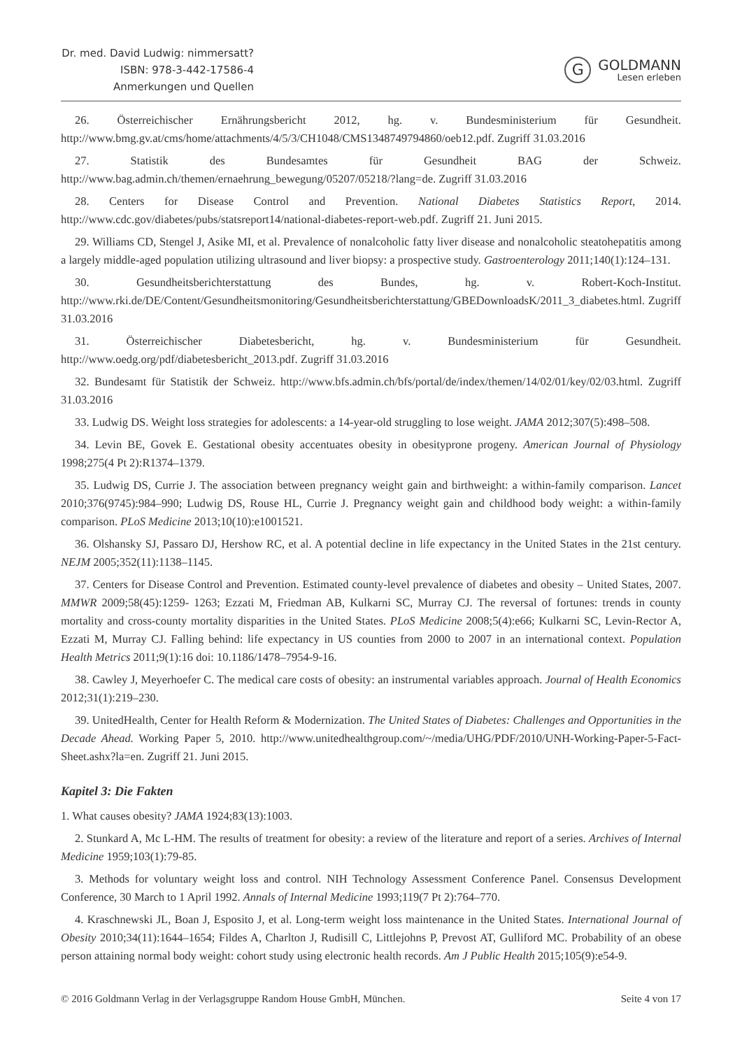Dr. med. David Ludwig: nimmersatt?
ISBN: 978-3-442-17586-4
Anmerkungen und Quellen
G
GOLDMANN
Lesen erleben
26. Österreichischer Ernährungsbericht 2012, hg. v. Bundesministerium für Gesundheit. http://www.bmg.gv.at/cms/home/attachments/4/5/3/CH1048/CMS1348749794860/oeb12.pdf. Zugriff 31.03.2016
27. Statistik des Bundesamtes für Gesundheit BAG der Schweiz. http://www.bag.admin.ch/themen/ernaehrung_bewegung/05207/05218/?lang=de. Zugriff 31.03.2016
28. Centers for Disease Control and Prevention. National Diabetes Statistics Report, 2014. http://www.cdc.gov/diabetes/pubs/statsreport14/national-diabetes-report-web.pdf. Zugriff 21. Juni 2015.
29. Williams CD, Stengel J, Asike MI, et al. Prevalence of nonalcoholic fatty liver disease and nonalcoholic steatohepatitis among a largely middle-aged population utilizing ultrasound and liver biopsy: a prospective study. Gastroenterology 2011;140(1):124–131.
30. Gesundheitsberichterstattung des Bundes, hg. v. Robert-Koch-Institut. http://www.rki.de/DE/Content/Gesundheitsmonitoring/Gesundheitsberichterstattung/GBEDownloadsK/2011_3_diabetes.html. Zugriff 31.03.2016
31. Österreichischer Diabetesbericht, hg. v. Bundesministerium für Gesundheit. http://www.oedg.org/pdf/diabetesbericht_2013.pdf. Zugriff 31.03.2016
32. Bundesamt für Statistik der Schweiz. http://www.bfs.admin.ch/bfs/portal/de/index/themen/14/02/01/key/02/03.html. Zugriff 31.03.2016
33. Ludwig DS. Weight loss strategies for adolescents: a 14-year-old struggling to lose weight. JAMA 2012;307(5):498–508.
34. Levin BE, Govek E. Gestational obesity accentuates obesity in obesityprone progeny. American Journal of Physiology 1998;275(4 Pt 2):R1374–1379.
35. Ludwig DS, Currie J. The association between pregnancy weight gain and birthweight: a within-family comparison. Lancet 2010;376(9745):984–990; Ludwig DS, Rouse HL, Currie J. Pregnancy weight gain and childhood body weight: a within-family comparison. PLoS Medicine 2013;10(10):e1001521.
36. Olshansky SJ, Passaro DJ, Hershow RC, et al. A potential decline in life expectancy in the United States in the 21st century. NEJM 2005;352(11):1138–1145.
37. Centers for Disease Control and Prevention. Estimated county-level prevalence of diabetes and obesity – United States, 2007. MMWR 2009;58(45):1259- 1263; Ezzati M, Friedman AB, Kulkarni SC, Murray CJ. The reversal of fortunes: trends in county mortality and cross-county mortality disparities in the United States. PLoS Medicine 2008;5(4):e66; Kulkarni SC, Levin-Rector A, Ezzati M, Murray CJ. Falling behind: life expectancy in US counties from 2000 to 2007 in an international context. Population Health Metrics 2011;9(1):16 doi: 10.1186/1478–7954-9-16.
38. Cawley J, Meyerhoefer C. The medical care costs of obesity: an instrumental variables approach. Journal of Health Economics 2012;31(1):219–230.
39. UnitedHealth, Center for Health Reform & Modernization. The United States of Diabetes: Challenges and Opportunities in the Decade Ahead. Working Paper 5, 2010. http://www.unitedhealthgroup.com/~/media/UHG/PDF/2010/UNH-Working-Paper-5-Fact-Sheet.ashx?la=en. Zugriff 21. Juni 2015.
Kapitel 3: Die Fakten
1. What causes obesity? JAMA 1924;83(13):1003.
2. Stunkard A, Mc L-HM. The results of treatment for obesity: a review of the literature and report of a series. Archives of Internal Medicine 1959;103(1):79-85.
3. Methods for voluntary weight loss and control. NIH Technology Assessment Conference Panel. Consensus Development Conference, 30 March to 1 April 1992. Annals of Internal Medicine 1993;119(7 Pt 2):764–770.
4. Kraschnewski JL, Boan J, Esposito J, et al. Long-term weight loss maintenance in the United States. International Journal of Obesity 2010;34(11):1644–1654; Fildes A, Charlton J, Rudisill C, Littlejohns P, Prevost AT, Gulliford MC. Probability of an obese person attaining normal body weight: cohort study using electronic health records. Am J Public Health 2015;105(9):e54-9.
© 2016 Goldmann Verlag in der Verlagsgruppe Random House GmbH, München. Seite 4 von 17